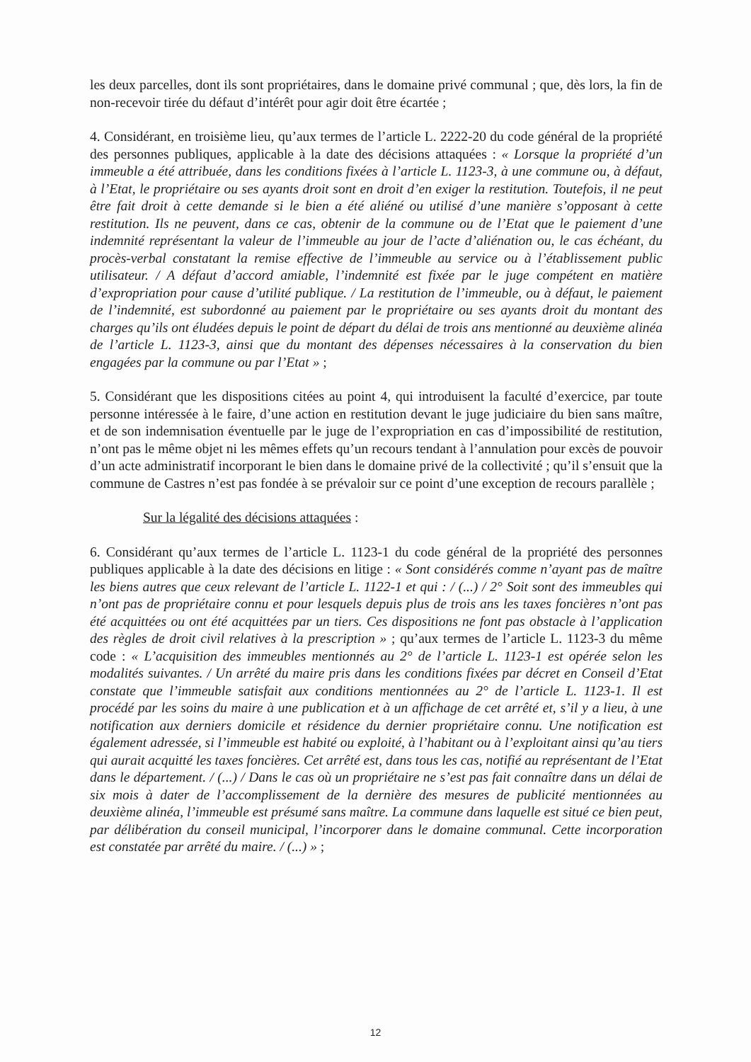les deux parcelles, dont ils sont propriétaires, dans le domaine privé communal ; que, dès lors, la fin de non-recevoir tirée du défaut d’intérêt pour agir doit être écartée ;
4. Considérant, en troisième lieu, qu’aux termes de l’article L. 2222-20 du code général de la propriété des personnes publiques, applicable à la date des décisions attaquées : « Lorsque la propriété d’un immeuble a été attribuée, dans les conditions fixées à l’article L. 1123-3, à une commune ou, à défaut, à l’Etat, le propriétaire ou ses ayants droit sont en droit d’en exiger la restitution. Toutefois, il ne peut être fait droit à cette demande si le bien a été aliéné ou utilisé d’une manière s’opposant à cette restitution. Ils ne peuvent, dans ce cas, obtenir de la commune ou de l’Etat que le paiement d’une indemnité représentant la valeur de l’immeuble au jour de l’acte d’aliénation ou, le cas échéant, du procès-verbal constatant la remise effective de l’immeuble au service ou à l’établissement public utilisateur. / A défaut d’accord amiable, l’indemnité est fixée par le juge compétent en matière d’expropriation pour cause d’utilité publique. / La restitution de l’immeuble, ou à défaut, le paiement de l’indemnité, est subordonné au paiement par le propriétaire ou ses ayants droit du montant des charges qu’ils ont éludées depuis le point de départ du délai de trois ans mentionné au deuxième alinéa de l’article L. 1123-3, ainsi que du montant des dépenses nécessaires à la conservation du bien engagées par la commune ou par l’Etat » ;
5. Considérant que les dispositions citées au point 4, qui introduisent la faculté d’exercice, par toute personne intéressée à le faire, d’une action en restitution devant le juge judiciaire du bien sans maître, et de son indemnisation éventuelle par le juge de l’expropriation en cas d’impossibilité de restitution, n’ont pas le même objet ni les mêmes effets qu’un recours tendant à l’annulation pour excès de pouvoir d’un acte administratif incorporant le bien dans le domaine privé de la collectivité ; qu’il s’ensuit que la commune de Castres n’est pas fondée à se prévaloir sur ce point d’une exception de recours parallèle ;
Sur la légalité des décisions attaquées :
6. Considérant qu’aux termes de l’article L. 1123-1 du code général de la propriété des personnes publiques applicable à la date des décisions en litige : « Sont considérés comme n’ayant pas de maître les biens autres que ceux relevant de l’article L. 1122-1 et qui : / (...) / 2° Soit sont des immeubles qui n’ont pas de propriétaire connu et pour lesquels depuis plus de trois ans les taxes foncières n’ont pas été acquittées ou ont été acquittées par un tiers. Ces dispositions ne font pas obstacle à l’application des règles de droit civil relatives à la prescription » ; qu’aux termes de l’article L. 1123-3 du même code : « L’acquisition des immeubles mentionnés au 2° de l’article L. 1123-1 est opérée selon les modalités suivantes. / Un arrêté du maire pris dans les conditions fixées par décret en Conseil d’Etat constate que l’immeuble satisfait aux conditions mentionnées au 2° de l’article L. 1123-1. Il est procédé par les soins du maire à une publication et à un affichage de cet arrêté et, s’il y a lieu, à une notification aux derniers domicile et résidence du dernier propriétaire connu. Une notification est également adressée, si l’immeuble est habité ou exploité, à l’habitant ou à l’exploitant ainsi qu’au tiers qui aurait acquitté les taxes foncières. Cet arrêté est, dans tous les cas, notifié au représentant de l’Etat dans le département. / (...) / Dans le cas où un propriétaire ne s’est pas fait connaître dans un délai de six mois à dater de l’accomplissement de la dernière des mesures de publicité mentionnées au deuxième alinéa, l’immeuble est présumé sans maître. La commune dans laquelle est situé ce bien peut, par délibération du conseil municipal, l’incorporer dans le domaine communal. Cette incorporation est constatée par arrêté du maire. / (...) » ;
12